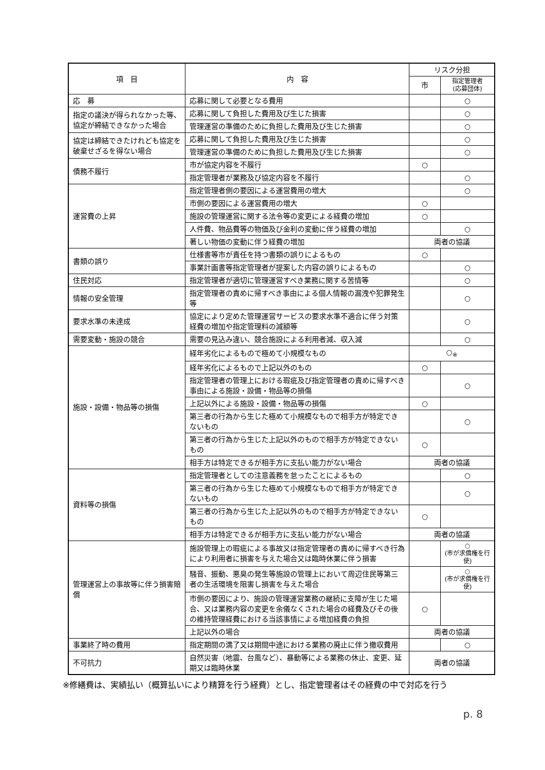| 項 目 | 内 容 | リスク分担 | |
| --- | --- | --- | --- |
| | | 市 | 指定管理者 (応募団体) |
| 応 募 | 応募に関して必要となる費用 | | ○ |
| 指定の議決が得られなかった等、協定が締結できなかった場合 | 応募に関して負担した費用及び生じた損害 | | ○ |
| | 管理運営の準備のために負担した費用及び生じた損害 | | ○ |
| 協定は締結できたけれども協定を破棄せざるを得ない場合 | 応募に関して負担した費用及び生じた損害 | | ○ |
| | 管理運営の準備のために負担した費用及び生じた損害 | | ○ |
| 債務不履行 | 市が協定内容を不履行 | ○ | |
| | 指定管理者が業務及び協定内容を不履行 | | ○ |
| 運営費の上昇 | 指定管理者側の要因による運営費用の増大 | | ○ |
| | 市側の要因による運営費用の増大 | ○ | |
| | 施設の管理運営に関する法令等の変更による経費の増加 | ○ | |
| | 人件費、物品費等の物価及び金利の変動に伴う経費の増加 | | ○ |
| | 著しい物価の変動に伴う経費の増加 | 両者の協議 | |
| 書類の誤り | 仕様書等市が責任を持つ書類の誤りによるもの | ○ | |
| | 事業計画書等指定管理者が提案した内容の誤りによるもの | | ○ |
| 住民対応 | 指定管理者が適切に管理運営すべき業務に関する苦情等 | | ○ |
| 情報の安全管理 | 指定管理者の責めに帰すべき事由による個人情報の漏洩や犯罪発生等 | | ○ |
| 要求水準の未達成 | 協定により定めた管理運営サービスの要求水準不適合に伴う対策経費の増加や指定管理料の減額等 | | ○ |
| 需要変動・施設の競合 | 需要の見込み違い、競合施設による利用者減、収入減 | | ○ |
| 施設・設備・物品等の損傷 | 経年劣化によるもので極めて小規模なもの | ○<sub>※</sub> | |
| | 経年劣化によるもので上記以外のもの | ○ | |
| | 指定管理者の管理上における瑕疵及び指定管理者の責めに帰すべき事由による施設・設備・物品等の損傷 | | ○ |
| | 上記以外による施設・設備・物品等の損傷 | ○ | |
| | 第三者の行為から生じた極めて小規模なもので相手方が特定できないもの | | ○ |
| | 第三者の行為から生じた上記以外のもので相手方が特定できないもの | ○ | |
| | 相手方は特定できるが相手方に支払い能力がない場合 | 両者の協議 | |
| 資料等の損傷 | 指定管理者としての注意義務を怠ったことによるもの | | ○ |
| | 第三者の行為から生じた極めて小規模なもので相手方が特定できないもの | | ○ |
| | 第三者の行為から生じた上記以外のもので相手方が特定できないもの | ○ | |
| | 相手方は特定できるが相手方に支払い能力がない場合 | 両者の協議 | |
| 管理運営上の事故等に伴う損害賠償 | 施設管理上の瑕疵による事故又は指定管理者の責めに帰すべき行為により利用者に損害を与えた場合又は臨時休業に伴う損害 | | ○ (市が求償権を行使) |
| | 騒音、振動、悪臭の発生等施設の管理上において周辺住民等第三者の生活環境を阻害し損害を与えた場合 | | ○ (市が求償権を行使) |
| | 市側の要因により、施設の管理運営業務の継続に支障が生じた場合、又は業務内容の変更を余儀なくされた場合の経費及びその後の維持管理経費における当該事情による増加経費の負担 | ○ | |
| | 上記以外の場合 | 両者の協議 | |
| 事業終了時の費用 | 指定期間の満了又は期間中途における業務の廃止に伴う撤収費用 | | ○ |
| 不可抗力 | 自然災害（地震、台風など）、暴動等による業務の休止、変更、延期又は臨時休業 | 両者の協議 | |
※修繕費は、実績払い（概算払いにより精算を行う経費）とし、指定管理者はその経費の中で対応を行う
p. 8